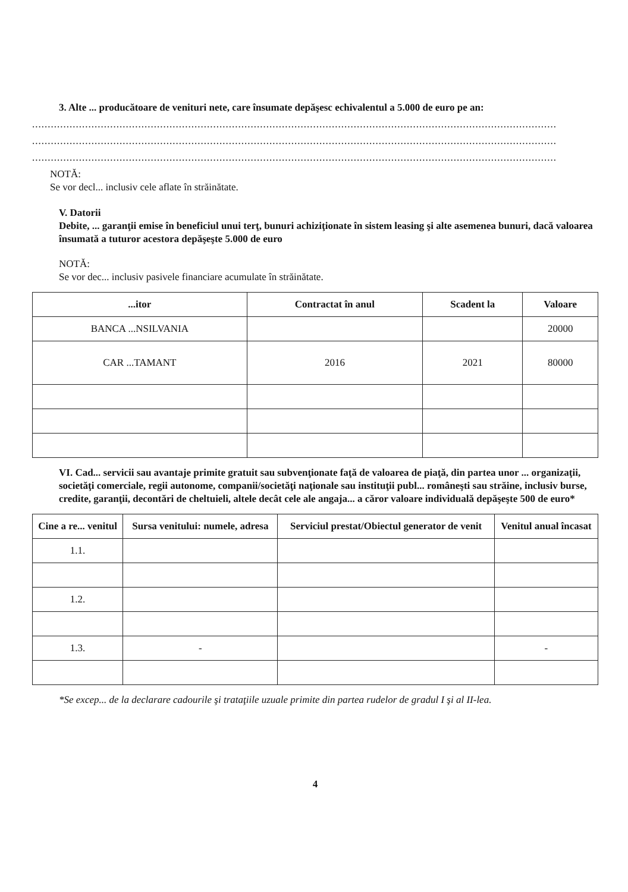3. Alte ... producătoare de venituri nete, care însumate depăşesc echivalentul a 5.000 de euro pe an:
........................................................................................................................................................................
........................................................................................................................................................................
........................................................................................................................................................................
NOTĂ:
Se vor decl... inclusiv cele aflate în străinătate.
V. Datorii
Debite, ... garanţii emise în beneficiul unui terţ, bunuri achiziţionate în sistem leasing şi alte asemenea bunuri, dacă valoarea însumată a tuturor acestora depăşeşte 5.000 de euro
NOTĂ:
Se vor dec... inclusiv pasivele financiare acumulate în străinătate.
| ...itor | Contractat în anul | Scadent la | Valoare |
| --- | --- | --- | --- |
| BANCA ...NSILVANIA | | | 20000 |
| CAR ...TAMANT | 2016 | 2021 | 80000 |
VI. Cad... servicii sau avantaje primite gratuit sau subvenţionate faţă de valoarea de piaţă, din partea unor ... organizaţii, societăţi comerciale, regii autonome, companii/societăţi naţionale sau instituţii publ... româneşti sau străine, inclusiv burse, credite, garanţii, decontări de cheltuieli, altele decât cele ale angaja... a căror valoare individuală depăşeşte 500 de euro*
| Cine a re... venitul | Sursa venitului: numele, adresa | Serviciul prestat/Obiectul generator de venit | Venitul anual încasat |
| --- | --- | --- | --- |
| 1.1. | | | |
| 1.2. | | | |
| 1.3. | - | | - |
*Se excep... de la declarare cadourile şi trataţiile uzuale primite din partea rudelor de gradul I şi al II-lea.
4